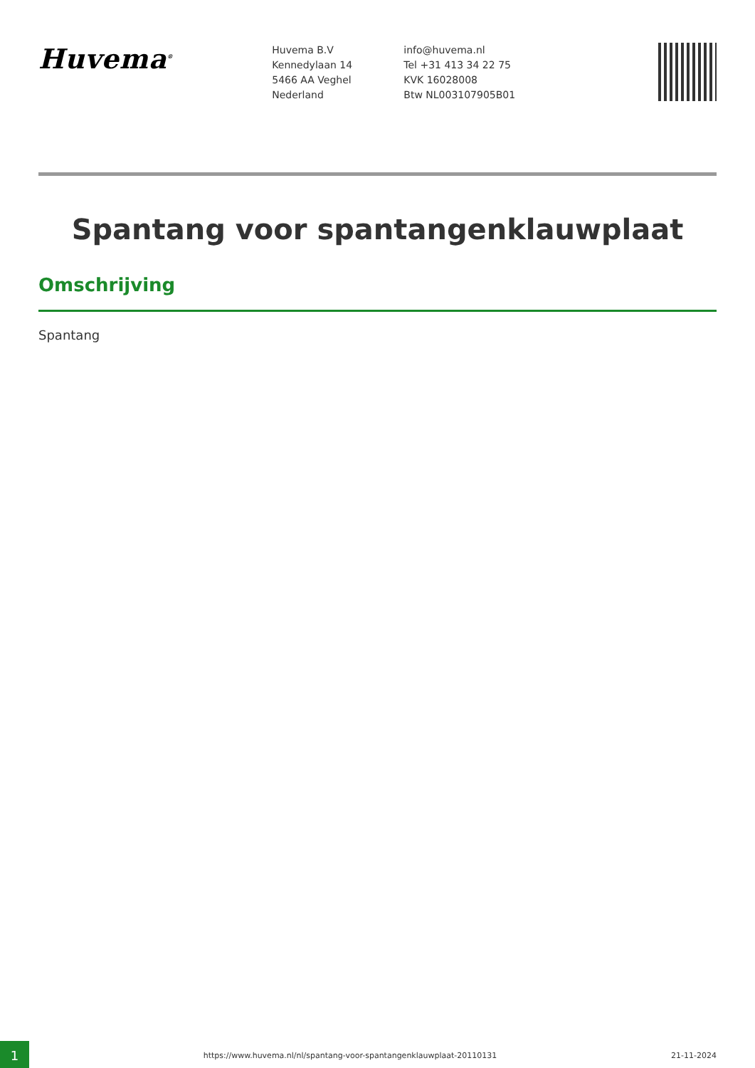Huvema<sup>®</sup>
Huvema B.V
Kennedylaan 14
5466 AA Veghel
Nederland
info@huvema.nl
Tel +31 413 34 22 75
KVK 16028008
Btw NL003107905B01
Spantang voor spantangenklauwplaat
Omschrijving
Spantang
1
https://www.huvema.nl/nl/spantang-voor-spantangenklauwplaat-20110131
21-11-2024